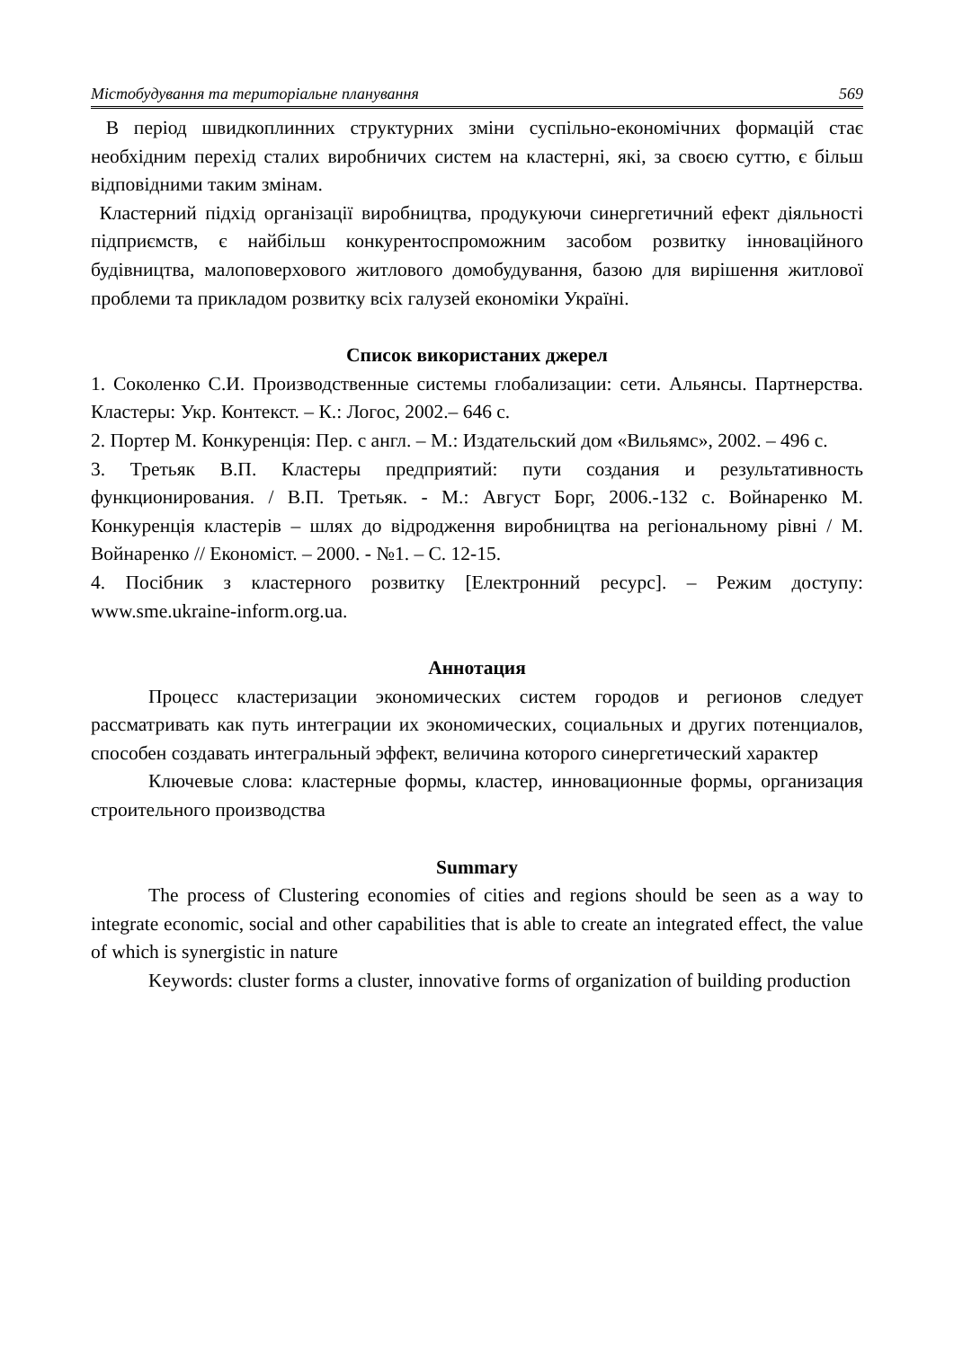Містобудування та територіальне планування 569
В період швидкоплинних структурних зміни суспільно-економічних формацій стає необхідним перехід сталих виробничих систем на кластерні, які, за своєю суттю, є більш відповідними таким змінам.
Кластерний підхід організації виробництва, продукуючи синергетичний ефект діяльності підприємств, є найбільш конкурентоспроможним засобом розвитку інноваційного будівництва, малоповерхового житлового домобудування, базою для вирішення житлової проблеми та прикладом розвитку всіх галузей економіки Україні.
Список використаних джерел
1. Соколенко С.И. Производственные системы глобализации: сети. Альянсы. Партнерства. Кластеры: Укр. Контекст. – К.: Логос, 2002.– 646 с.
2. Портер М. Конкуренція: Пер. с англ. – М.: Издательский дом «Вильямс», 2002. – 496 с.
3. Третьяк В.П. Кластеры предприятий: пути создания и результативность функционирования. / В.П. Третьяк. - М.: Август Борг, 2006.-132 с. Войнаренко М. Конкуренція кластерів – шлях до відродження виробництва на регіональному рівні / М. Войнаренко // Економіст. – 2000. - №1. – С. 12-15.
4. Посібник з кластерного розвитку [Електронний ресурс]. – Режим доступу: www.sme.ukraine-inform.org.ua.
Аннотация
Процесс кластеризации экономических систем городов и регионов следует рассматривать как путь интеграции их экономических, социальных и других потенциалов, способен создавать интегральный эффект, величина которого синергетический характер
Ключевые слова: кластерные формы, кластер, инновационные формы, организация строительного производства
Summary
The process of Clustering economies of cities and regions should be seen as a way to integrate economic, social and other capabilities that is able to create an integrated effect, the value of which is synergistic in nature
Keywords: cluster forms a cluster, innovative forms of organization of building production